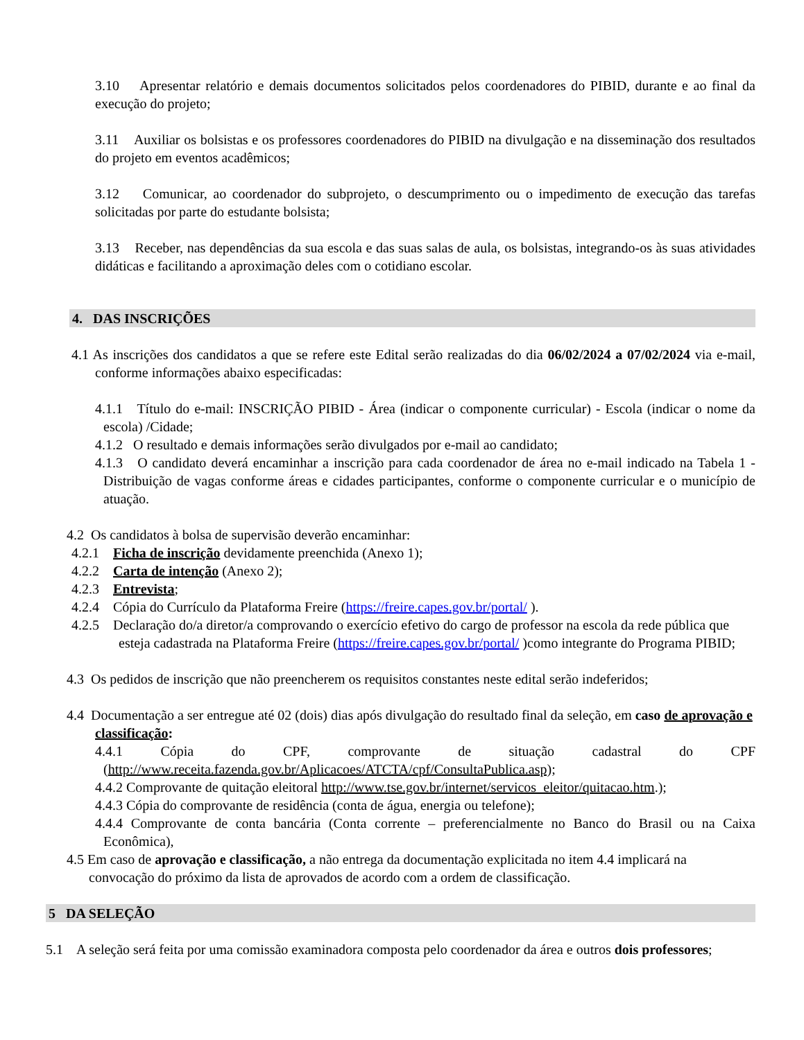3.10 Apresentar relatório e demais documentos solicitados pelos coordenadores do PIBID, durante e ao final da execução do projeto;
3.11 Auxiliar os bolsistas e os professores coordenadores do PIBID na divulgação e na disseminação dos resultados do projeto em eventos acadêmicos;
3.12 Comunicar, ao coordenador do subprojeto, o descumprimento ou o impedimento de execução das tarefas solicitadas por parte do estudante bolsista;
3.13 Receber, nas dependências da sua escola e das suas salas de aula, os bolsistas, integrando-os às suas atividades didáticas e facilitando a aproximação deles com o cotidiano escolar.
4. DAS INSCRIÇÕES
4.1 As inscrições dos candidatos a que se refere este Edital serão realizadas do dia 06/02/2024 a 07/02/2024 via e-mail, conforme informações abaixo especificadas:
4.1.1 Título do e-mail: INSCRIÇÃO PIBID - Área (indicar o componente curricular) - Escola (indicar o nome da escola) /Cidade;
4.1.2 O resultado e demais informações serão divulgados por e-mail ao candidato;
4.1.3 O candidato deverá encaminhar a inscrição para cada coordenador de área no e-mail indicado na Tabela 1 - Distribuição de vagas conforme áreas e cidades participantes, conforme o componente curricular e o município de atuação.
4.2 Os candidatos à bolsa de supervisão deverão encaminhar:
4.2.1 Ficha de inscrição devidamente preenchida (Anexo 1);
4.2.2 Carta de intenção (Anexo 2);
4.2.3 Entrevista;
4.2.4 Cópia do Currículo da Plataforma Freire (https://freire.capes.gov.br/portal/ ).
4.2.5 Declaração do/a diretor/a comprovando o exercício efetivo do cargo de professor na escola da rede pública que esteja cadastrada na Plataforma Freire (https://freire.capes.gov.br/portal/ )como integrante do Programa PIBID;
4.3 Os pedidos de inscrição que não preencherem os requisitos constantes neste edital serão indeferidos;
4.4 Documentação a ser entregue até 02 (dois) dias após divulgação do resultado final da seleção, em caso de aprovação e classificação:
4.4.1 Cópia do CPF, comprovante de situação cadastral do CPF (http://www.receita.fazenda.gov.br/Aplicacoes/ATCTA/cpf/ConsultaPublica.asp);
4.4.2 Comprovante de quitação eleitoral http://www.tse.gov.br/internet/servicos_eleitor/quitacao.htm.);
4.4.3 Cópia do comprovante de residência (conta de água, energia ou telefone);
4.4.4 Comprovante de conta bancária (Conta corrente – preferencialmente no Banco do Brasil ou na Caixa Econômica),
4.5 Em caso de aprovação e classificação, a não entrega da documentação explicitada no item 4.4 implicará na convocação do próximo da lista de aprovados de acordo com a ordem de classificação.
5 DA SELEÇÃO
5.1 A seleção será feita por uma comissão examinadora composta pelo coordenador da área e outros dois professores;